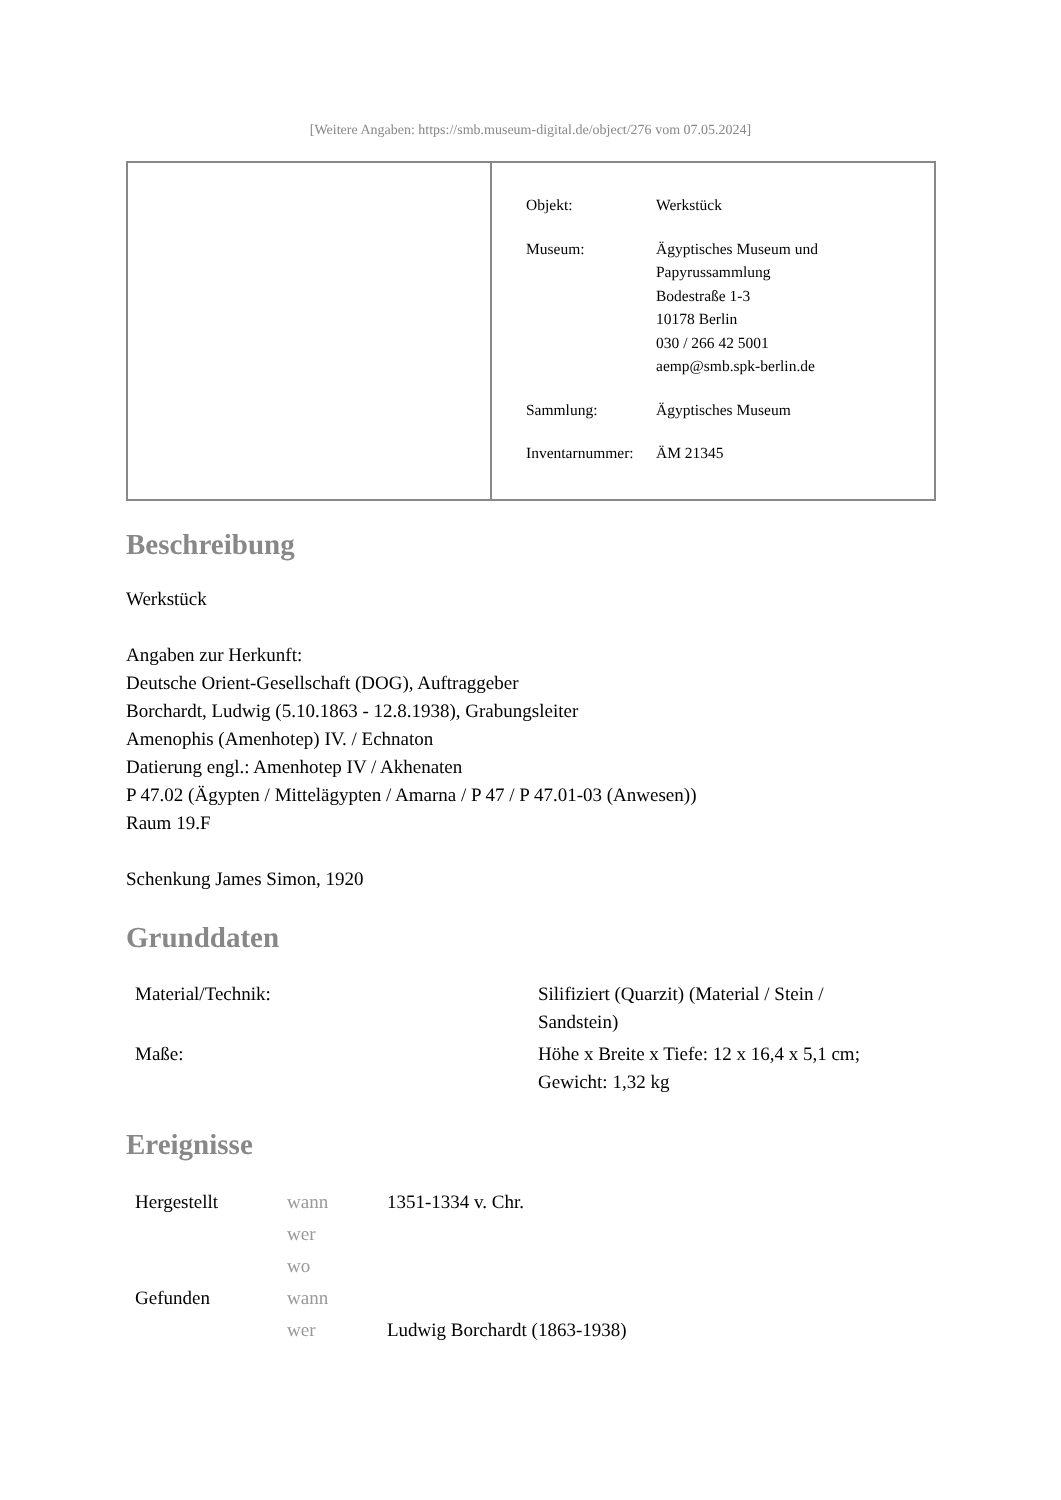[Weitere Angaben: https://smb.museum-digital.de/object/276 vom 07.05.2024]
| Objekt: | Werkstück |
| Museum: | Ägyptisches Museum und Papyrussammlung Bodestraße 1-3 10178 Berlin 030 / 266 42 5001 aemp@smb.spk-berlin.de |
| Sammlung: | Ägyptisches Museum |
| Inventarnummer: | ÄM 21345 |
Beschreibung
Werkstück
Angaben zur Herkunft:
Deutsche Orient-Gesellschaft (DOG), Auftraggeber
Borchardt, Ludwig (5.10.1863 - 12.8.1938), Grabungsleiter
Amenophis (Amenhotep) IV. / Echnaton
Datierung engl.: Amenhotep IV / Akhenaten
P 47.02 (Ägypten / Mittelägypten / Amarna / P 47 / P 47.01-03 (Anwesen))
Raum 19.F
Schenkung James Simon, 1920
Grunddaten
| Material/Technik: | Silifiziert (Quarzit) (Material / Stein / Sandstein) |
| Maße: | Höhe x Breite x Tiefe: 12 x 16,4 x 5,1 cm; Gewicht: 1,32 kg |
Ereignisse
| Hergestellt | wann | 1351-1334 v. Chr. |
| | wer | |
| | wo | |
| Gefunden | wann | |
| | wer | Ludwig Borchardt (1863-1938) |